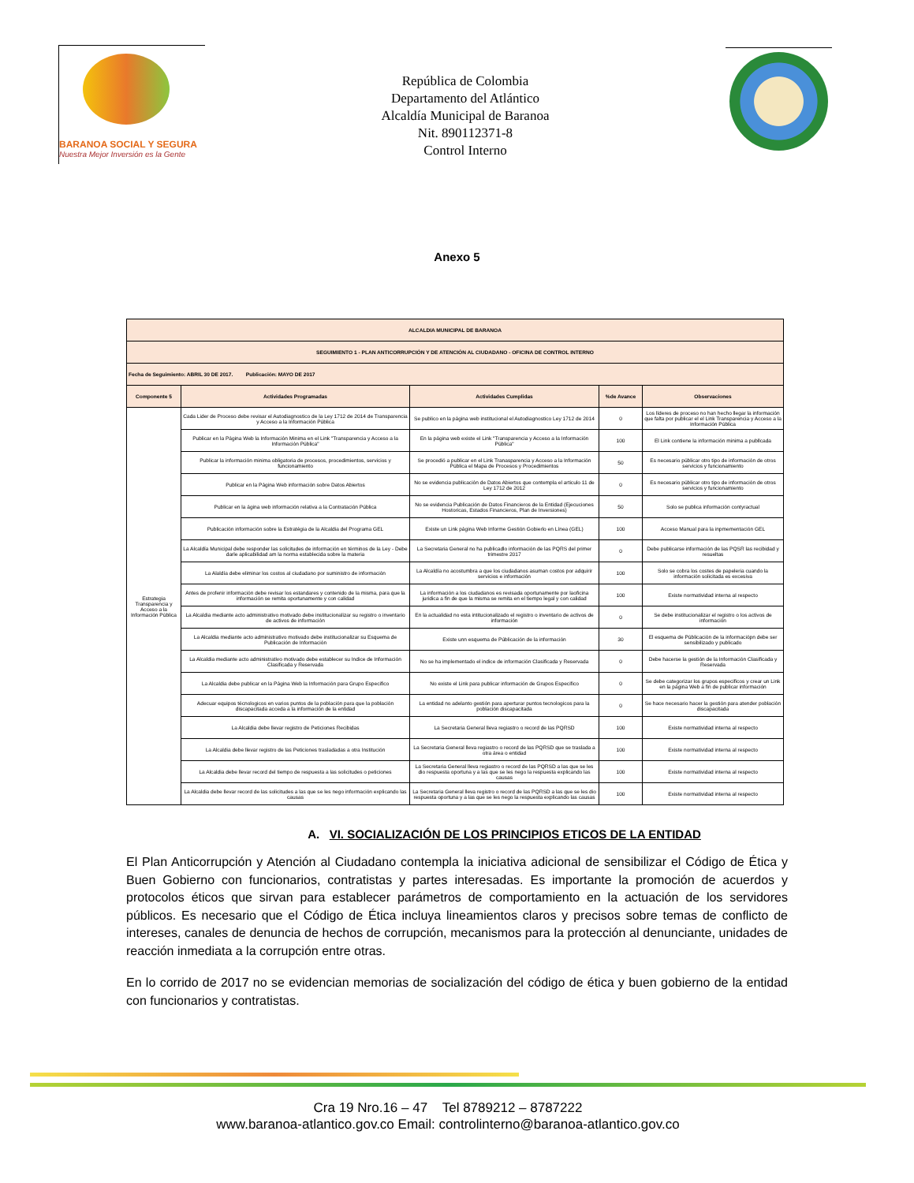BARANOA SOCIAL Y SEGURA
Nuestra Mejor Inversión es la Gente
República de Colombia
Departamento del Atlántico
Alcaldía Municipal de Baranoa
Nit. 890112371-8
Control Interno
Anexo 5
| ALCALDIA MUNICIPAL DE BARANOA | | | | |
| SEGUIMIENTO 1 - PLAN ANTICORRUPCIÓN Y DE ATENCIÓN AL CIUDADANO - OFICINA DE CONTROL INTERNO | | | | |
| Fecha de Seguimiento: ABRIL 30 DE 2017. Publicación: MAYO DE 2017 | | | | |
| Componente 5 | Actividades Programadas | Actividades Cumplidas | %de Avance | Observaciones |
| Estrategia Transparencia y Acceso a la Información Pública | Cada Lider de Proceso debe revisar el Autodiagnostico de la Ley 1712 de 2014 de Transparencia y Acceso a la Información Pública | Se publico en la página web institucional el Autodiagnostico Ley 1712 de 2014 | 0 | Los líderes de proceso no han hecho llegar la información que falta por publicar el el Link Transparencia y Acceso a la Información Pública |
| | Publicar en la Página Web la Información Minima en el Link "Transparencia y Acceso a la Información Pública" | En la página web existe el Link "Transparencia y Acceso a la Información Pública" | 100 | El Link contiene la información minima a publlcada |
| | Publicar la información minima obligatoria de procesos, procedimientos, servicios y funcionamiento | Se procedió a publicar en el Link Tranasparencia y Acceso a la Información Pública el Mapa de Procesos y Procedimientos | 50 | Es necesario públicar otro tipo de información de otros servicios y funcionamiento |
| | Publicar en la Página Web información sobre Datos Abiertos | No se evidencia publicación de Datos Abiertos que contempla el articulo 11 de Ley 1712 de 2012 | 0 | Es necesario públicar otro tipo de información de otros servicios y funcionamiento |
| | Publicar en la ágina web información relativa a la Contratación Pública | No se evidencia Publicación de Datos Financieros de la Entidad (Ejecuciones Hostoricas, Estados Financieros, Plan de Inversiones) | 50 | Solo se publica información contyractual |
| | Publicación información sobre la Estratégia de la Alcaldia del Programa GEL | Existe un Link página Web Informe Gestión Gobierlo en Línea (GEL) | 100 | Acceso Manual para la inpmementación GEL |
| | La Alcaldía Municipal debe responder las solicitudes de información en términos de la Ley - Debe darle aplicabilidad am la norma establecida sobre la materia | La Secretaria General no ha publicadlo información de las PQRS del primer trimestre 2017 | 0 | Debe publicarse información de las PQSR las recibidad y resueltas |
| | La Alaldía debe eliminar los costos al ciudadano por suministro de información | La Alcaldía no acostumbra a que los ciudadanos asuman costos por adquirir servicios e información | 100 | Solo se cobra los costes de papeleria cuando la información solicitada es excesiva |
| | Antes de profenir información debe revisar los estandares y contenido de la misma, para que la información se remita oportunamente y con calidad | La información a los ciudadanos es revisada oportunamente por laoficina juridica a fin de que la misma se remita en el tiempo legal y con calidad | 100 | Existe normatividad interna al respecto |
| | La Alcaldia mediante acto administrativo motivado debe institucionalizar su registro o inventario de activos de información | En la actualidad no esta intitucionalizado el registro o inventario de activos de información | 0 | Se debe institucionalizar el registro o los activos de información |
| | La Alcaldia mediante acto administrativo motivado debe institucionalizar su Esquema de Publicación de Información | Existe unn esquema de Públicación de la información | 30 | El esquema de Públicación de la informaciópn debe ser sensibilizado y publicado |
| | La Alcaldia mediante acto administrativo motivado debe establecer su Indice de Información Clasificada y Reservada | No se ha implementado el indice de información Clasificada y Reservada | 0 | Debe hacerse la gestión de la Información Clasificada y Reservada |
| | La Alcaldia debe publicar en la Página Web la Información para Grupo Especifico | No existe el Link para publicar información de Grupos Especifico | 0 | Se debe categorizar los grupos especificos y crear un Link en la página Web a fin de publicar información |
| | Adecuar equipos técnologicos en varios puntos de la población para que la población discapacitada acceda a la información de la entidad | La entidad no adelanto gestión para aperturar puntos tecnologicos para la población discapacitada | 0 | Se hace necesario hacer la gestión para atender población discapacitada |
| | La Alcaldia debe llevar registro de Peticiones Recibidas | La Secretaria General lleva regiastro o record de las PQRSD | 100 | Existe normatividad interna al respecto |
| | La Alcaldia debe llevar registro de las Peticiones trasladadas a otra Institución | La Secretaria General lleva regiastro o record de las PQRSD que se traslada a otra área o entidad | 100 | Existe normatividad interna al respecto |
| | La Alcaldia debe llevar record del tiempo de respuesta a las solicitudes o peticiones | La Secretaria General lleva regiastro o record de las PQRSD a las que se les dio respuesta oportuna y a las que se les nego la respuesta explicando las causas | 100 | Existe normatividad interna al respecto |
| | La Alcaldia debe llevar record de las solicitudes a las que se les nego información explicando las causas | La Secretaria General lleva registro o record de las PQRSD a las que se les dio respuesta oportuna y a las que se les nego la respuesta explicando las causas | 100 | Existe normatividad interna al respecto |
A. VI. SOCIALIZACIÓN DE LOS PRINCIPIOS ETICOS DE LA ENTIDAD
El Plan Anticorrupción y Atención al Ciudadano contempla la iniciativa adicional de sensibilizar el Código de Ética y Buen Gobierno con funcionarios, contratistas y partes interesadas. Es importante la promoción de acuerdos y protocolos éticos que sirvan para establecer parámetros de comportamiento en la actuación de los servidores públicos. Es necesario que el Código de Ética incluya lineamientos claros y precisos sobre temas de conflicto de intereses, canales de denuncia de hechos de corrupción, mecanismos para la protección al denunciante, unidades de reacción inmediata a la corrupción entre otras.
En lo corrido de 2017 no se evidencian memorias de socialización del código de ética y buen gobierno de la entidad con funcionarios y contratistas.
Cra 19 Nro.16 – 47 Tel 8789212 – 8787222
www.baranoa-atlantico.gov.co Email: controlinterno@baranoa-atlantico.gov.co